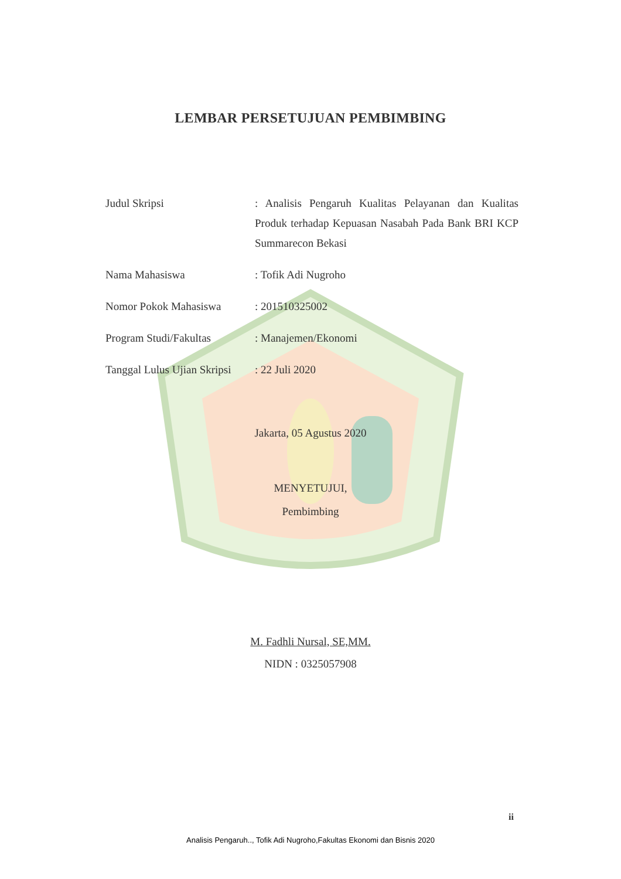LEMBAR PERSETUJUAN PEMBIMBING
| Judul Skripsi | : Analisis Pengaruh Kualitas Pelayanan dan Kualitas Produk terhadap Kepuasan Nasabah Pada Bank BRI KCP Summarecon Bekasi |
| Nama Mahasiswa | : Tofik Adi Nugroho |
| Nomor Pokok Mahasiswa | : 201510325002 |
| Program Studi/Fakultas | : Manajemen/Ekonomi |
| Tanggal Lulus Ujian Skripsi | : 22 Juli 2020 |
Jakarta, 05 Agustus 2020
MENYETUJUI,
Pembimbing
M. Fadhli Nursal, SE,MM.
NIDN : 0325057908
ii
Analisis Pengaruh.., Tofik Adi Nugroho,Fakultas Ekonomi dan Bisnis 2020